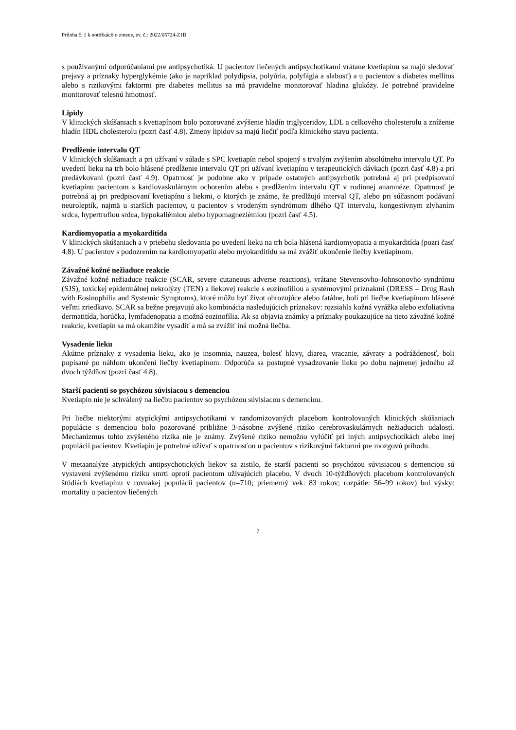Príloha č. 1 k notifikácii o zmene, ev. č.: 2022/05724-Z1B
s používanými odporúčaniami pre antipsychotiká. U pacientov liečených antipsychotikami vrátane kvetiapínu sa majú sledovať prejavy a príznaky hyperglykémie (ako je napríklad polydipsia, polyúria, polyfágia a slabosť) a u pacientov s diabetes mellitus alebo s rizikovými faktormi pre diabetes mellitus sa má pravidelne monitorovať hladina glukózy. Je potrebné pravidelne monitorovať telesnú hmotnosť.
Lipidy
V klinických skúšaniach s kvetiapínom bolo pozorované zvýšenie hladín triglyceridov, LDL a celkového cholesterolu a zníženie hladín HDL cholesterolu (pozri časť 4.8). Zmeny lipidov sa majú liečiť podľa klinického stavu pacienta.
Predĺženie intervalu QT
V klinických skúšaniach a pri užívaní v súlade s SPC kvetiapín nebol spojený s trvalým zvýšením absolútneho intervalu QT. Po uvedení lieku na trh bolo hlásené predĺženie intervalu QT pri užívaní kvetiapínu v terapeutických dávkach (pozri časť 4.8) a pri predávkovaní (pozri časť 4.9). Opatrnosť je podobne ako v prípade ostatných antipsychotík potrebná aj pri predpisovaní kvetiapínu pacientom s kardiovaskulárnym ochorením alebo s predĺžením intervalu QT v rodinnej anamnéze. Opatrnosť je potrebná aj pri predpisovaní kvetiapínu s liekmi, o ktorých je známe, že predlžujú interval QT, alebo pri súčasnom podávaní neuroleptík, najmä u starších pacientov, u pacientov s vrodeným syndrómom dlhého QT intervalu, kongestívnym zlyhaním srdca, hypertrofiou srdca, hypokaliémiou alebo hypomagneziémiou (pozri časť 4.5).
Kardiomyopatia a myokarditída
V klinických skúšaniach a v priebehu sledovania po uvedení lieku na trh bola hlásená kardiomyopatia a myokarditída (pozri časť 4.8). U pacientov s podozrením na kardiomyopatiu alebo myokarditídu sa má zvážiť ukončenie liečby kvetiapínom.
Závažné kožné nežiaduce reakcie
Závažné kožné nežiaduce reakcie (SCAR, severe cutaneous adverse reactions), vrátane Stevensovho-Johnsonovho syndrómu (SJS), toxickej epidermálnej nekrolýzy (TEN) a liekovej reakcie s eozinofíliou a systémovými príznakmi (DRESS – Drug Rash with Eosinophilia and Systemic Symptoms), ktoré môžu byť život ohrozujúce alebo fatálne, boli pri liečbe kvetiapínom hlásené veľmi zriedkavo. SCAR sa bežne prejavujú ako kombinácia nasledujúcich príznakov: rozsiahla kožná vyrážka alebo exfoliatívna dermatitída, horúčka, lymfadenopatia a možná eozinofília. Ak sa objavia známky a príznaky poukazujúce na tieto závažné kožné reakcie, kvetiapín sa má okamžite vysadiť a má sa zvážiť iná možná liečba.
Vysadenie lieku
Akútne príznaky z vysadenia lieku, ako je insomnia, nauzea, bolesť hlavy, diarea, vracanie, závraty a podráždenosť, boli popísané po náhlom ukončení liečby kvetiapínom. Odporúča sa postupné vysadzovanie lieku po dobu najmenej jedného až dvoch týždňov (pozri časť 4.8).
Starší pacienti so psychózou súvisiacou s demenciou
Kvetiapín nie je schválený na liečbu pacientov so psychózou súvisiacou s demenciou.
Pri liečbe niektorými atypickými antipsychotikami v randomizovaných placebom kontrolovaných klinických skúšaniach populácie s demenciou bolo pozorované približne 3-násobne zvýšené riziko cerebrovaskulárnych nežiaducich udalostí. Mechanizmus tohto zvýšeného rizika nie je známy. Zvýšené riziko nemožno vylúčiť pri iných antipsychotíkách alebo inej populácii pacientov. Kvetiapín je potrebné užívať s opatrnosťou u pacientov s rizikovými faktormi pre mozgovú príhodu.
V metaanalýze atypických antipsychotických liekov sa zistilo, že starší pacienti so psychózou súvisiacou s demenciou sú vystavení zvýšenému riziku smrti oproti pacientom užívajúcich placebo. V dvoch 10-týždňových placebom kontrolovaných štúdiách kvetiapínu v rovnakej populácii pacientov (n=710; priemerný vek: 83 rokov; rozpätie: 56–99 rokov) bol výskyt mortality u pacientov liečených
7